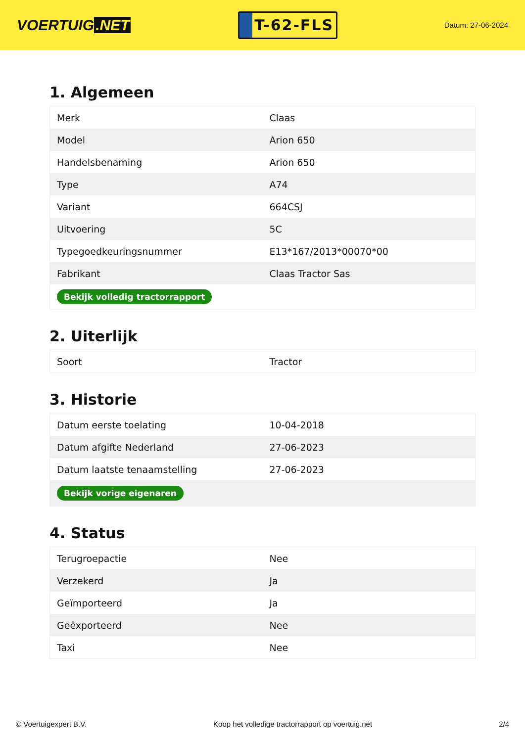VOERTUIG.NET
T-62-FLS
Datum: 27-06-2024
1. Algemeen
| Merk | Claas |
| Model | Arion 650 |
| Handelsbenaming | Arion 650 |
| Type | A74 |
| Variant | 664CSJ |
| Uitvoering | 5C |
| Typegoedkeuringsnummer | E13*167/2013*00070*00 |
| Fabrikant | Claas Tractor Sas |
| Bekijk volledig tractorrapport | |
2. Uiterlijk
| Soort | Tractor |
3. Historie
| Datum eerste toelating | 10-04-2018 |
| Datum afgifte Nederland | 27-06-2023 |
| Datum laatste tenaamstelling | 27-06-2023 |
| Bekijk vorige eigenaren | |
4. Status
| Terugroepactie | Nee |
| Verzekerd | Ja |
| Geïmporteerd | Ja |
| Geëxporteerd | Nee |
| Taxi | Nee |
© Voertuigexpert B.V. Koop het volledige tractorrapport op voertuig.net 2/4